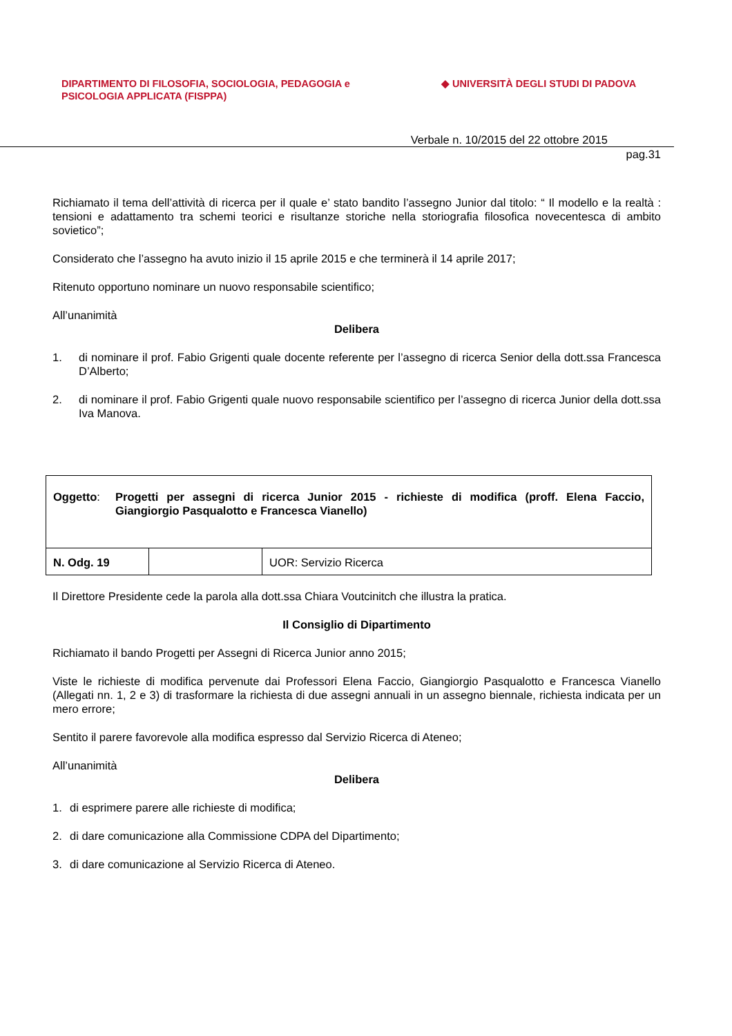DIPARTIMENTO DI FILOSOFIA, SOCIOLOGIA, PEDAGOGIA e
PSICOLOGIA APPLICATA (FISPPA)
◆ UNIVERSITÀ DEGLI STUDI DI PADOVA
Verbale n. 10/2015 del 22 ottobre 2015
pag.31
Richiamato il tema dell’attività di ricerca per il quale e’ stato bandito l’assegno Junior dal titolo: “ Il modello e la realtà : tensioni e adattamento tra schemi teorici e risultanze storiche nella storiografia filosofica novecentesca di ambito sovietico”;
Considerato che l’assegno ha avuto inizio il 15 aprile 2015 e che terminerà il 14 aprile 2017;
Ritenuto opportuno nominare un nuovo responsabile scientifico;
All’unanimità
Delibera
1. di nominare il prof. Fabio Grigenti quale docente referente per l’assegno di ricerca Senior della dott.ssa Francesca D’Alberto;
2. di nominare il prof. Fabio Grigenti quale nuovo responsabile scientifico per l’assegno di ricerca Junior della dott.ssa Iva Manova.
| Oggetto : Progetti per assegni di ricerca Junior 2015 - richieste di modifica (proff. Elena Faccio, Giangiorgio Pasqualotto e Francesca Vianello) | | |
| N. Odg. 19 | | UOR: Servizio Ricerca |
Il Direttore Presidente cede la parola alla dott.ssa Chiara Voutcinitch che illustra la pratica.
Il Consiglio di Dipartimento
Richiamato il bando Progetti per Assegni di Ricerca Junior anno 2015;
Viste le richieste di modifica pervenute dai Professori Elena Faccio, Giangiorgio Pasqualotto e Francesca Vianello (Allegati nn. 1, 2 e 3) di trasformare la richiesta di due assegni annuali in un assegno biennale, richiesta indicata per un mero errore;
Sentito il parere favorevole alla modifica espresso dal Servizio Ricerca di Ateneo;
All’unanimità
Delibera
1. di esprimere parere alle richieste di modifica;
2. di dare comunicazione alla Commissione CDPA del Dipartimento;
3. di dare comunicazione al Servizio Ricerca di Ateneo.